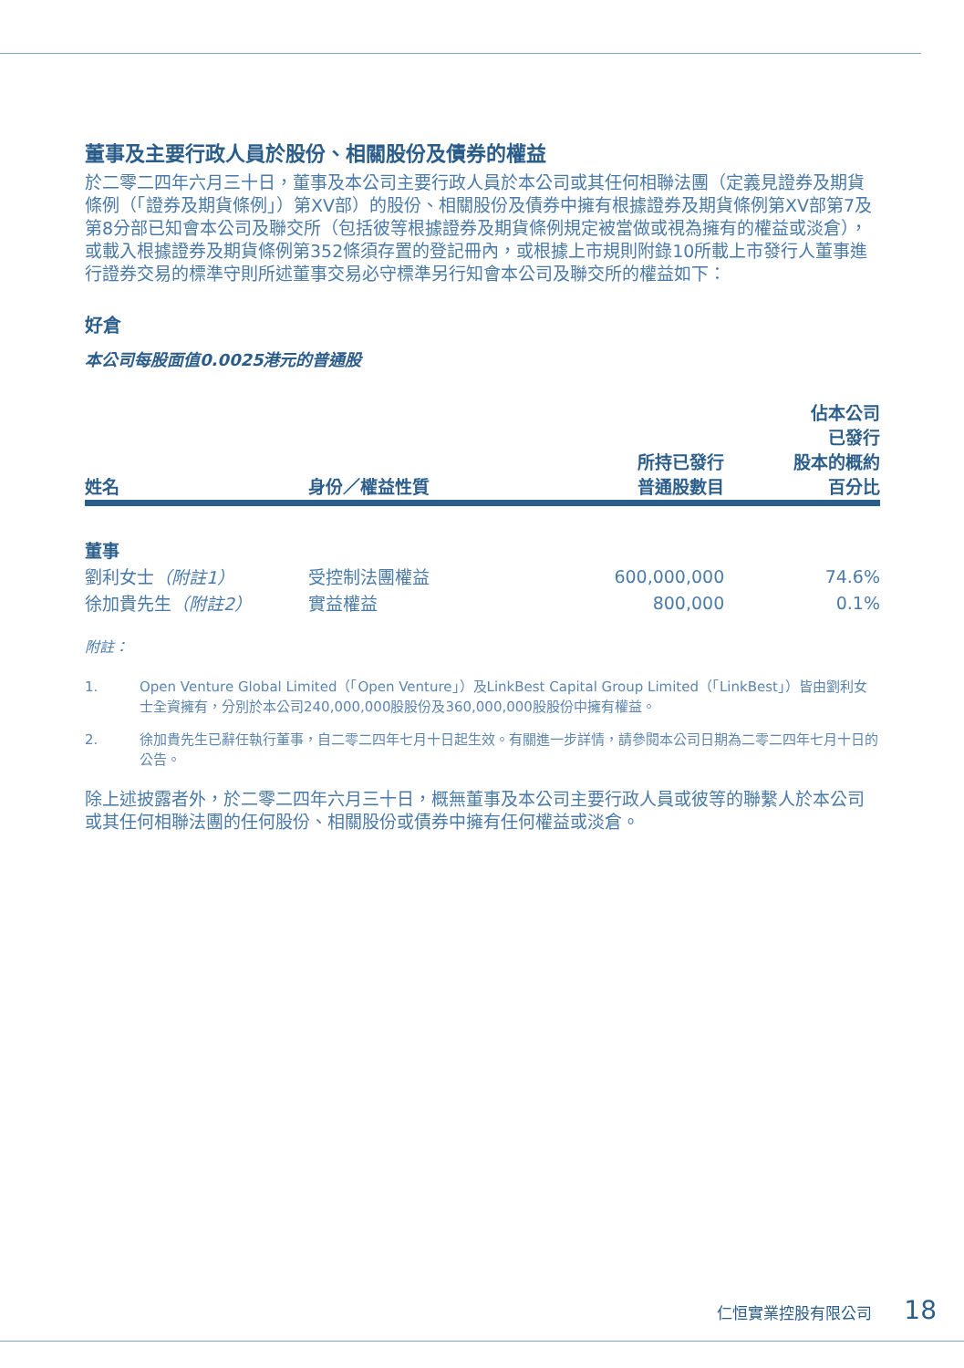董事及主要行政人員於股份、相關股份及債券的權益
於二零二四年六月三十日，董事及本公司主要行政人員於本公司或其任何相聯法團（定義見證券及期貨條例（「證券及期貨條例」）第XV部）的股份、相關股份及債券中擁有根據證券及期貨條例第XV部第7及第8分部已知會本公司及聯交所（包括彼等根據證券及期貨條例規定被當做或視為擁有的權益或淡倉），或載入根據證券及期貨條例第352條須存置的登記冊內，或根據上市規則附錄10所載上市發行人董事進行證券交易的標準守則所述董事交易必守標準另行知會本公司及聯交所的權益如下：
好倉
本公司每股面值0.0025港元的普通股
| 姓名 | 身份／權益性質 | 所持已發行 普通股數目 | 佔本公司 已發行 股本的概約 百分比 |
| --- | --- | --- | --- |
| 董事 | | | |
| 劉利女士 （附註1） | 受控制法團權益 | 600,000,000 | 74.6% |
| 徐加貴先生 （附註2） | 實益權益 | 800,000 | 0.1% |
附註：
1. Open Venture Global Limited（「Open Venture」）及LinkBest Capital Group Limited（「LinkBest」）皆由劉利女士全資擁有，分別於本公司240,000,000股股份及360,000,000股股份中擁有權益。
2. 徐加貴先生已辭任執行董事，自二零二四年七月十日起生效。有關進一步詳情，請參閱本公司日期為二零二四年七月十日的公告。
除上述披露者外，於二零二四年六月三十日，概無董事及本公司主要行政人員或彼等的聯繫人於本公司或其任何相聯法團的任何股份、相關股份或債券中擁有任何權益或淡倉。
仁恒實業控股有限公司 18